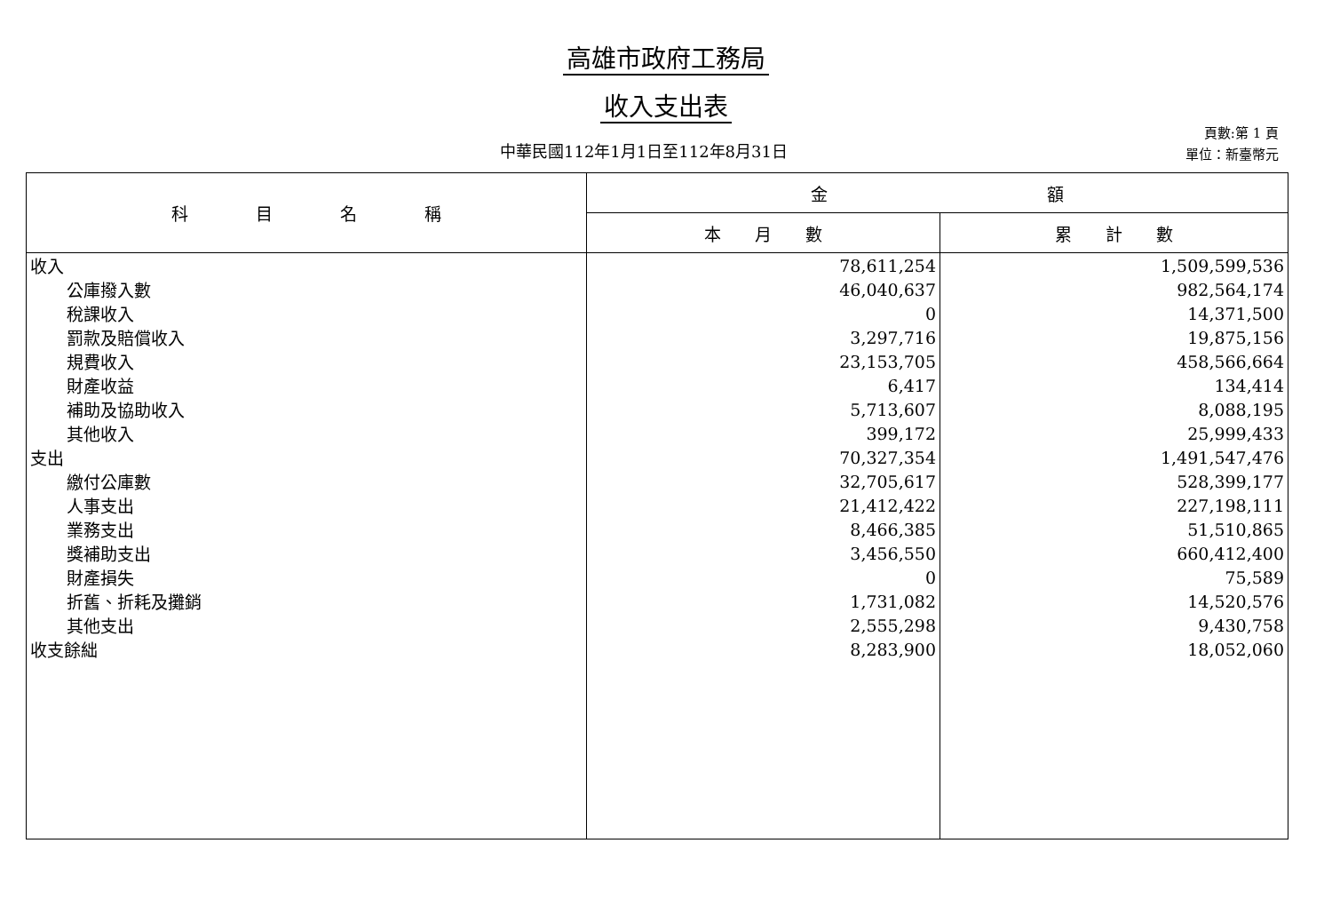高雄市政府工務局
收入支出表
中華民國112年1月1日至112年8月31日
頁數:第 1 頁
單位：新臺幣元
| 科 目 名 稱 | 金 額 | |
| --- | --- | --- |
| | 本 月 數 | 累 計 數 |
| 收入 | 78,611,254 | 1,509,599,536 |
| 公庫撥入數 | 46,040,637 | 982,564,174 |
| 稅課收入 | 0 | 14,371,500 |
| 罰款及賠償收入 | 3,297,716 | 19,875,156 |
| 規費收入 | 23,153,705 | 458,566,664 |
| 財產收益 | 6,417 | 134,414 |
| 補助及協助收入 | 5,713,607 | 8,088,195 |
| 其他收入 | 399,172 | 25,999,433 |
| 支出 | 70,327,354 | 1,491,547,476 |
| 繳付公庫數 | 32,705,617 | 528,399,177 |
| 人事支出 | 21,412,422 | 227,198,111 |
| 業務支出 | 8,466,385 | 51,510,865 |
| 獎補助支出 | 3,456,550 | 660,412,400 |
| 財產損失 | 0 | 75,589 |
| 折舊、折耗及攤銷 | 1,731,082 | 14,520,576 |
| 其他支出 | 2,555,298 | 9,430,758 |
| 收支餘絀 | 8,283,900 | 18,052,060 |